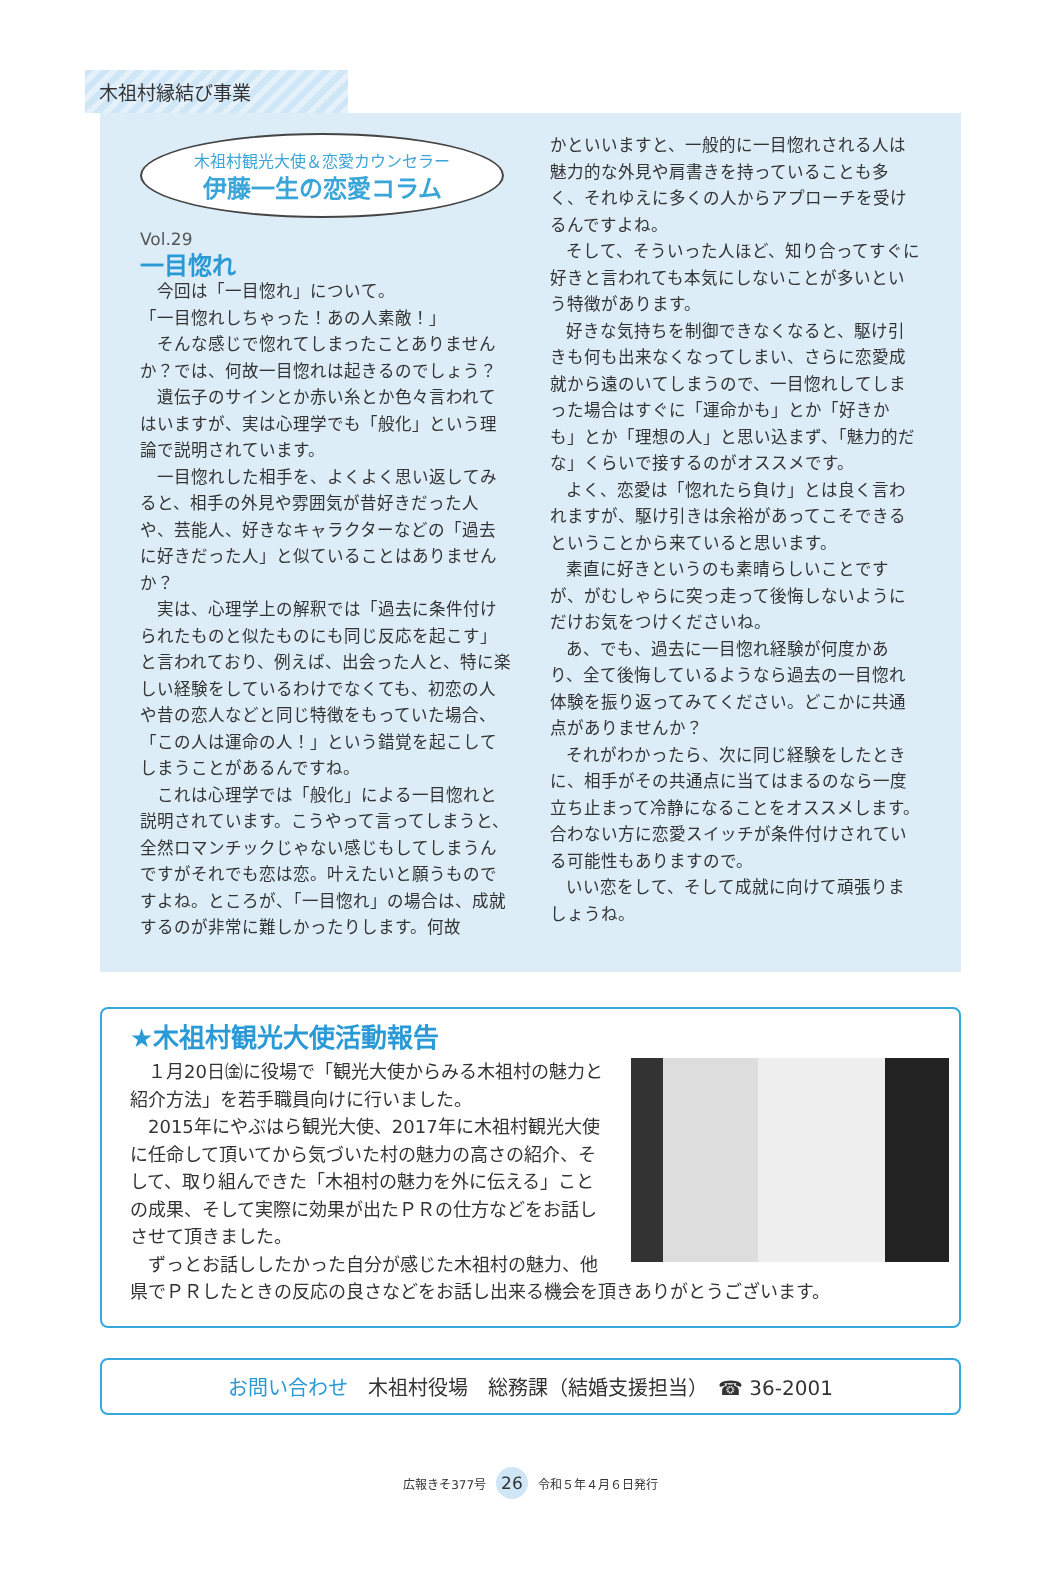木祖村縁結び事業
木祖村観光大使＆恋愛カウンセラー
伊藤一生の恋愛コラム
Vol.29
一目惚れ
今回は「一目惚れ」について。
「一目惚れしちゃった！あの人素敵！」
そんな感じで惚れてしまったことありませんか？では、何故一目惚れは起きるのでしょう？
遺伝子のサインとか赤い糸とか色々言われてはいますが、実は心理学でも「般化」という理論で説明されています。
一目惚れした相手を、よくよく思い返してみると、相手の外見や雰囲気が昔好きだった人や、芸能人、好きなキャラクターなどの「過去に好きだった人」と似ていることはありませんか？
実は、心理学上の解釈では「過去に条件付けられたものと似たものにも同じ反応を起こす」と言われており、例えば、出会った人と、特に楽しい経験をしているわけでなくても、初恋の人や昔の恋人などと同じ特徴をもっていた場合、「この人は運命の人！」という錯覚を起こしてしまうことがあるんですね。
これは心理学では「般化」による一目惚れと説明されています。こうやって言ってしまうと、全然ロマンチックじゃない感じもしてしまうんですがそれでも恋は恋。叶えたいと願うものですよね。ところが、「一目惚れ」の場合は、成就するのが非常に難しかったりします。何故
かといいますと、一般的に一目惚れされる人は魅力的な外見や肩書きを持っていることも多く、それゆえに多くの人からアプローチを受けるんですよね。
そして、そういった人ほど、知り合ってすぐに好きと言われても本気にしないことが多いという特徴があります。
好きな気持ちを制御できなくなると、駆け引きも何も出来なくなってしまい、さらに恋愛成就から遠のいてしまうので、一目惚れしてしまった場合はすぐに「運命かも」とか「好きかも」とか「理想の人」と思い込まず、「魅力的だな」くらいで接するのがオススメです。
よく、恋愛は「惚れたら負け」とは良く言われますが、駆け引きは余裕があってこそできるということから来ていると思います。
素直に好きというのも素晴らしいことですが、がむしゃらに突っ走って後悔しないようにだけお気をつけくださいね。
あ、でも、過去に一目惚れ経験が何度かあり、全て後悔しているようなら過去の一目惚れ体験を振り返ってみてください。どこかに共通点がありませんか？
それがわかったら、次に同じ経験をしたときに、相手がその共通点に当てはまるのなら一度立ち止まって冷静になることをオススメします。合わない方に恋愛スイッチが条件付けされている可能性もありますので。
いい恋をして、そして成就に向けて頑張りましょうね。
★木祖村観光大使活動報告
１月20日㈮に役場で「観光大使からみる木祖村の魅力と紹介方法」を若手職員向けに行いました。
2015年にやぶはら観光大使、2017年に木祖村観光大使に任命して頂いてから気づいた村の魅力の高さの紹介、そして、取り組んできた「木祖村の魅力を外に伝える」ことの成果、そして実際に効果が出たＰＲの仕方などをお話しさせて頂きました。
ずっとお話ししたかった自分が感じた木祖村の魅力、他県でＰＲしたときの反応の良さなどをお話し出来る機会を頂きありがとうございます。
お問い合わせ　木祖村役場　総務課（結婚支援担当）　☎ 36-2001
広報きそ377号 26 令和５年４月６日発行